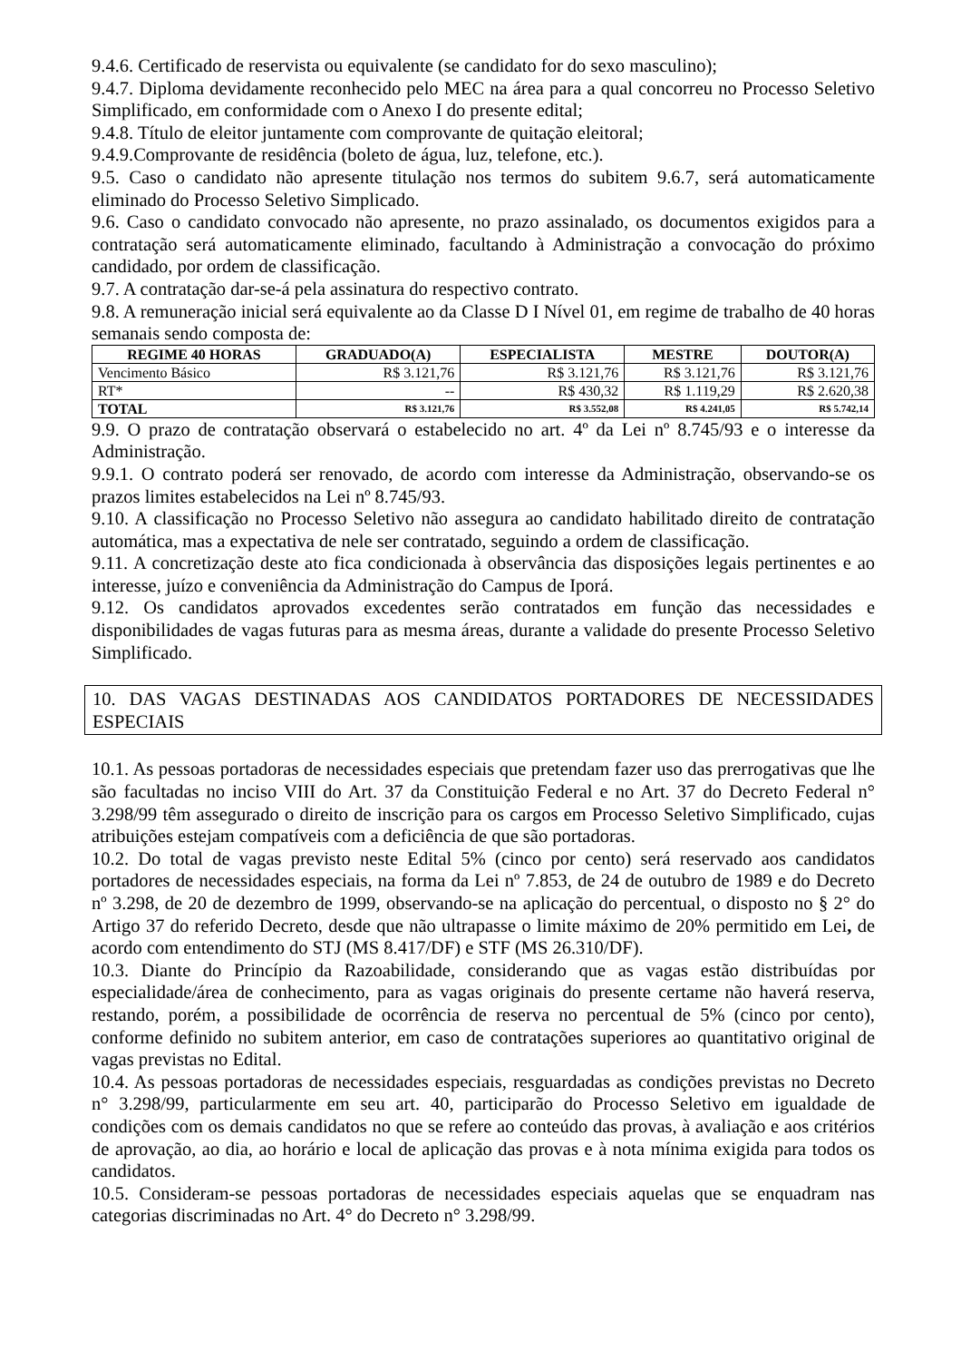9.4.6. Certificado de reservista ou equivalente (se candidato for do sexo masculino);
9.4.7. Diploma devidamente reconhecido pelo MEC na área para a qual concorreu no Processo Seletivo Simplificado, em conformidade com o Anexo I do presente edital;
9.4.8. Título de eleitor juntamente com comprovante de quitação eleitoral;
9.4.9.Comprovante de residência (boleto de água, luz, telefone, etc.).
9.5. Caso o candidato não apresente titulação nos termos do subitem 9.6.7, será automaticamente eliminado do Processo Seletivo Simplicado.
9.6. Caso o candidato convocado não apresente, no prazo assinalado, os documentos exigidos para a contratação será automaticamente eliminado, facultando à Administração a convocação do próximo candidado, por ordem de classificação.
9.7. A contratação dar-se-á pela assinatura do respectivo contrato.
9.8. A remuneração inicial será equivalente ao da Classe D I Nível 01, em regime de trabalho de 40 horas semanais sendo composta de:
| REGIME 40 HORAS | GRADUADO(A) | ESPECIALISTA | MESTRE | DOUTOR(A) |
| --- | --- | --- | --- | --- |
| Vencimento Básico | R$ 3.121,76 | R$ 3.121,76 | R$ 3.121,76 | R$ 3.121,76 |
| RT* | -- | R$ 430,32 | R$ 1.119,29 | R$ 2.620,38 |
| TOTAL | R$ 3.121,76 | R$ 3.552,08 | R$ 4.241,05 | R$ 5.742,14 |
9.9. O prazo de contratação observará o estabelecido no art. 4º da Lei nº 8.745/93 e o interesse da Administração.
9.9.1. O contrato poderá ser renovado, de acordo com interesse da Administração, observando-se os prazos limites estabelecidos na Lei nº 8.745/93.
9.10. A classificação no Processo Seletivo não assegura ao candidato habilitado direito de contratação automática, mas a expectativa de nele ser contratado, seguindo a ordem de classificação.
9.11. A concretização deste ato fica condicionada à observância das disposições legais pertinentes e ao interesse, juízo e conveniência da Administração do Campus de Iporá.
9.12. Os candidatos aprovados excedentes serão contratados em função das necessidades e disponibilidades de vagas futuras para as mesma áreas, durante a validade do presente Processo Seletivo Simplificado.
10. DAS VAGAS DESTINADAS AOS CANDIDATOS PORTADORES DE NECESSIDADES ESPECIAIS
10.1. As pessoas portadoras de necessidades especiais que pretendam fazer uso das prerrogativas que lhe são facultadas no inciso VIII do Art. 37 da Constituição Federal e no Art. 37 do Decreto Federal n° 3.298/99 têm assegurado o direito de inscrição para os cargos em Processo Seletivo Simplificado, cujas atribuições estejam compatíveis com a deficiência de que são portadoras.
10.2. Do total de vagas previsto neste Edital 5% (cinco por cento) será reservado aos candidatos portadores de necessidades especiais, na forma da Lei nº 7.853, de 24 de outubro de 1989 e do Decreto nº 3.298, de 20 de dezembro de 1999, observando-se na aplicação do percentual, o disposto no § 2° do Artigo 37 do referido Decreto, desde que não ultrapasse o limite máximo de 20% permitido em Lei, de acordo com entendimento do STJ (MS 8.417/DF) e STF (MS 26.310/DF).
10.3. Diante do Princípio da Razoabilidade, considerando que as vagas estão distribuídas por especialidade/área de conhecimento, para as vagas originais do presente certame não haverá reserva, restando, porém, a possibilidade de ocorrência de reserva no percentual de 5% (cinco por cento), conforme definido no subitem anterior, em caso de contratações superiores ao quantitativo original de vagas previstas no Edital.
10.4. As pessoas portadoras de necessidades especiais, resguardadas as condições previstas no Decreto n° 3.298/99, particularmente em seu art. 40, participarão do Processo Seletivo em igualdade de condições com os demais candidatos no que se refere ao conteúdo das provas, à avaliação e aos critérios de aprovação, ao dia, ao horário e local de aplicação das provas e à nota mínima exigida para todos os candidatos.
10.5. Consideram-se pessoas portadoras de necessidades especiais aquelas que se enquadram nas categorias discriminadas no Art. 4° do Decreto n° 3.298/99.